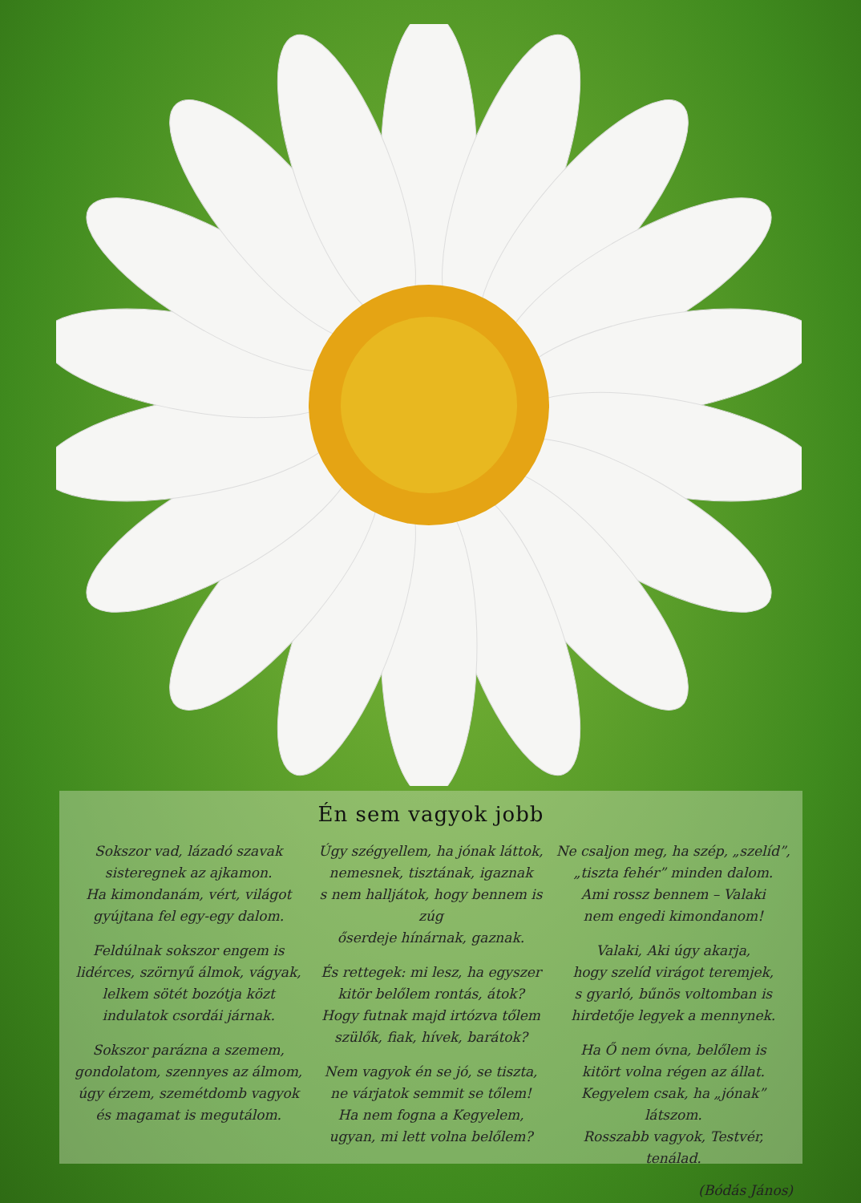Én sem vagyok jobb
Sokszor vad, lázadó szavak
sisteregnek az ajkamon.
Ha kimondanám, vért, világot
gyújtana fel egy-egy dalom.
Feldúlnak sokszor engem is
lidérces, szörnyű álmok, vágyak,
lelkem sötét bozótja közt
indulatok csordái járnak.
Sokszor parázna a szemem,
gondolatom, szennyes az álmom,
úgy érzem, szemétdomb vagyok
és magamat is megutálom.
Úgy szégyellem, ha jónak láttok,
nemesnek, tisztának, igaznak
s nem halljátok, hogy bennem is zúg
őserdeje hínárnak, gaznak.
És rettegek: mi lesz, ha egyszer
kitör belőlem rontás, átok?
Hogy futnak majd irtózva tőlem
szülők, fiak, hívek, barátok?
Nem vagyok én se jó, se tiszta,
ne várjatok semmit se tőlem!
Ha nem fogna a Kegyelem,
ugyan, mi lett volna belőlem?
Ne csaljon meg, ha szép, „szelíd”,
„tiszta fehér” minden dalom.
Ami rossz bennem – Valaki
nem engedi kimondanom!
Valaki, Aki úgy akarja,
hogy szelíd virágot teremjek,
s gyarló, bűnös voltomban is
hirdetője legyek a mennynek.
Ha Ő nem óvna, belőlem is
kitört volna régen az állat.
Kegyelem csak, ha „jónak” látszom.
Rosszabb vagyok, Testvér, tenálad.
(Bódás János)